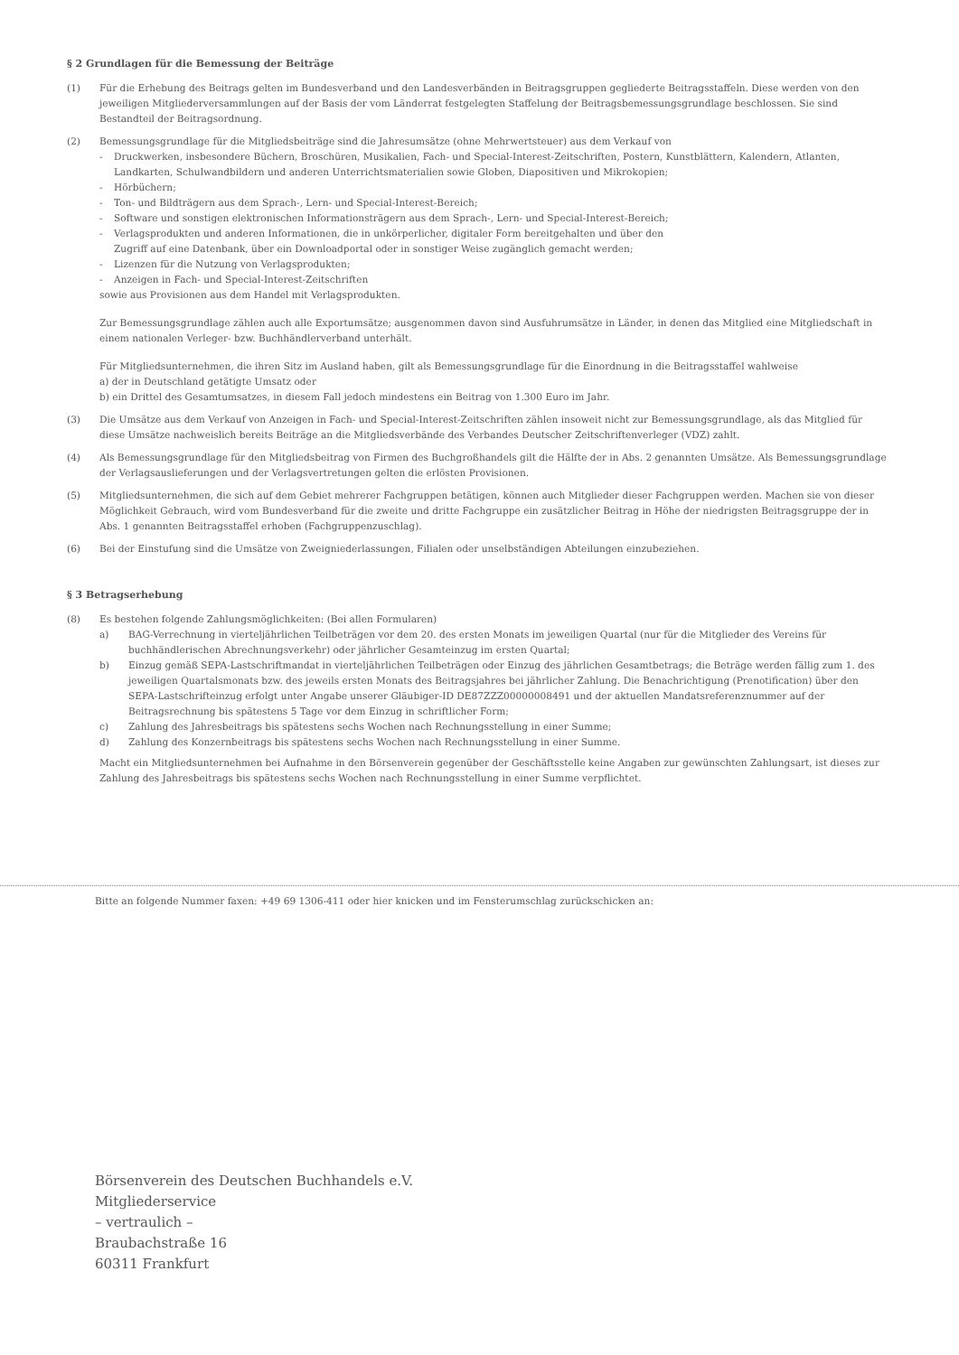§ 2 Grundlagen für die Bemessung der Beiträge
(1) Für die Erhebung des Beitrags gelten im Bundesverband und den Landesverbänden in Beitragsgruppen gegliederte Beitragsstaffeln. Diese werden von den jeweiligen Mitgliederversammlungen auf der Basis der vom Länderrat festgelegten Staffelung der Beitragsbemessungsgrundlage beschlossen. Sie sind Bestandteil der Beitragsordnung.
(2) Bemessungsgrundlage für die Mitgliedsbeiträge sind die Jahresumsätze (ohne Mehrwertsteuer) aus dem Verkauf von
- Druckwerken, insbesondere Büchern, Broschüren, Musikalien, Fach- und Special-Interest-Zeitschriften, Postern, Kunstblättern, Kalendern, Atlanten, Landkarten, Schulwandbildern und anderen Unterrichtsmaterialien sowie Globen, Diapositiven und Mikrokopien;
- Hörbüchern;
- Ton- und Bildträgern aus dem Sprach-, Lern- und Special-Interest-Bereich;
- Software und sonstigen elektronischen Informationsträgern aus dem Sprach-, Lern- und Special-Interest-Bereich;
- Verlagsprodukten und anderen Informationen, die in unkörperlicher, digitaler Form bereitgehalten und über den
Zugriff auf eine Datenbank, über ein Downloadportal oder in sonstiger Weise zugänglich gemacht werden;
- Lizenzen für die Nutzung von Verlagsprodukten;
- Anzeigen in Fach- und Special-Interest-Zeitschriften
sowie aus Provisionen aus dem Handel mit Verlagsprodukten.
Zur Bemessungsgrundlage zählen auch alle Exportumsätze; ausgenommen davon sind Ausfuhrumsätze in Länder, in denen das Mitglied eine Mitgliedschaft in einem nationalen Verleger- bzw. Buchhändlerverband unterhält.
Für Mitgliedsunternehmen, die ihren Sitz im Ausland haben, gilt als Bemessungsgrundlage für die Einordnung in die Beitragsstaffel wahlweise
a) der in Deutschland getätigte Umsatz oder
b) ein Drittel des Gesamtumsatzes, in diesem Fall jedoch mindestens ein Beitrag von 1.300 Euro im Jahr.
(3) Die Umsätze aus dem Verkauf von Anzeigen in Fach- und Special-Interest-Zeitschriften zählen insoweit nicht zur Bemessungsgrundlage, als das Mitglied für diese Umsätze nachweislich bereits Beiträge an die Mitgliedsverbände des Verbandes Deutscher Zeitschriftenverleger (VDZ) zahlt.
(4) Als Bemessungsgrundlage für den Mitgliedsbeitrag von Firmen des Buchgroßhandels gilt die Hälfte der in Abs. 2 genannten Umsätze. Als Bemessungsgrundlage der Verlagsauslieferungen und der Verlagsvertretungen gelten die erlösten Provisionen.
(5) Mitgliedsunternehmen, die sich auf dem Gebiet mehrerer Fachgruppen betätigen, können auch Mitglieder dieser Fachgruppen werden. Machen sie von dieser Möglichkeit Gebrauch, wird vom Bundesverband für die zweite und dritte Fachgruppe ein zusätzlicher Beitrag in Höhe der niedrigsten Beitragsgruppe der in Abs. 1 genannten Beitragsstaffel erhoben (Fachgruppenzuschlag).
(6) Bei der Einstufung sind die Umsätze von Zweigniederlassungen, Filialen oder unselbständigen Abteilungen einzubeziehen.
§ 3 Betragserhebung
(8) Es bestehen folgende Zahlungsmöglichkeiten: (Bei allen Formularen)
a) BAG-Verrechnung in vierteljährlichen Teilbeträgen vor dem 20. des ersten Monats im jeweiligen Quartal (nur für die Mitglieder des Vereins für buchhändlerischen Abrechnungsverkehr) oder jährlicher Gesamteinzug im ersten Quartal;
b) Einzug gemäß SEPA-Lastschriftmandat in vierteljährlichen Teilbeträgen oder Einzug des jährlichen Gesamtbetrags; die Beträge werden fällig zum 1. des jeweiligen Quartalsmonats bzw. des jeweils ersten Monats des Beitragsjahres bei jährlicher Zahlung. Die Benachrichtigung (Prenotification) über den SEPA-Lastschrifteinzug erfolgt unter Angabe unserer Gläubiger-ID DE87ZZZ00000008491 und der aktuellen Mandatsreferenznummer auf der Beitragsrechnung bis spätestens 5 Tage vor dem Einzug in schriftlicher Form;
c) Zahlung des Jahresbeitrags bis spätestens sechs Wochen nach Rechnungsstellung in einer Summe;
d) Zahlung des Konzernbeitrags bis spätestens sechs Wochen nach Rechnungsstellung in einer Summe.
Macht ein Mitgliedsunternehmen bei Aufnahme in den Börsenverein gegenüber der Geschäftsstelle keine Angaben zur gewünschten Zahlungsart, ist dieses zur Zahlung des Jahresbeitrags bis spätestens sechs Wochen nach Rechnungsstellung in einer Summe verpflichtet.
Bitte an folgende Nummer faxen: +49 69 1306-411 oder hier knicken und im Fensterumschlag zurückschicken an:
Börsenverein des Deutschen Buchhandels e.V.
Mitgliederservice
– vertraulich –
Braubachstraße 16
60311 Frankfurt